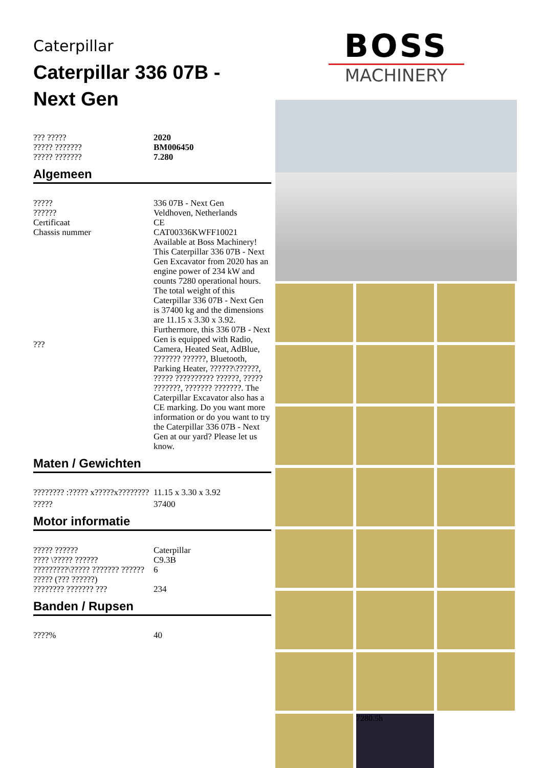Caterpillar
Caterpillar 336 07B -
Next Gen
| ??? ????? | 2020 |
| ????? ??????? | BM006450 |
| ????? ??????? | 7.280 |
Algemeen
| ????? | 336 07B - Next Gen |
| ?????? | Veldhoven, Netherlands |
| Certificaat | CE |
| Chassis nummer | CAT00336KWFF10021 |
| ??? | Available at Boss Machinery! This Caterpillar 336 07B - Next Gen Excavator from 2020 has an engine power of 234 kW and counts 7280 operational hours. The total weight of this Caterpillar 336 07B - Next Gen is 37400 kg and the dimensions are 11.15 x 3.30 x 3.92. Furthermore, this 336 07B - Next Gen is equipped with Radio, Camera, Heated Seat, AdBlue, ??????? ??????, Bluetooth, Parking Heater, ??????\??????, ????? ?????????? ??????, ????? ???????, ??????? ???????. The Caterpillar Excavator also has a CE marking. Do you want more information or do you want to try the Caterpillar 336 07B - Next Gen at our yard? Please let us know. |
Maten / Gewichten
| ???????? :????? x?????x???????? | 11.15 x 3.30 x 3.92 |
| ????? | 37400 |
Motor informatie
| ????? ?????? | Caterpillar |
| ???? \????? ?????? | C9.3B |
| ?????????\????? ??????? ?????? | 6 |
| ????? (??? ??????) | |
| ???????? ??????? ??? | 234 |
Banden / Rupsen
| ????% | 40 |
BOSS
MACHINERY
7280.5h